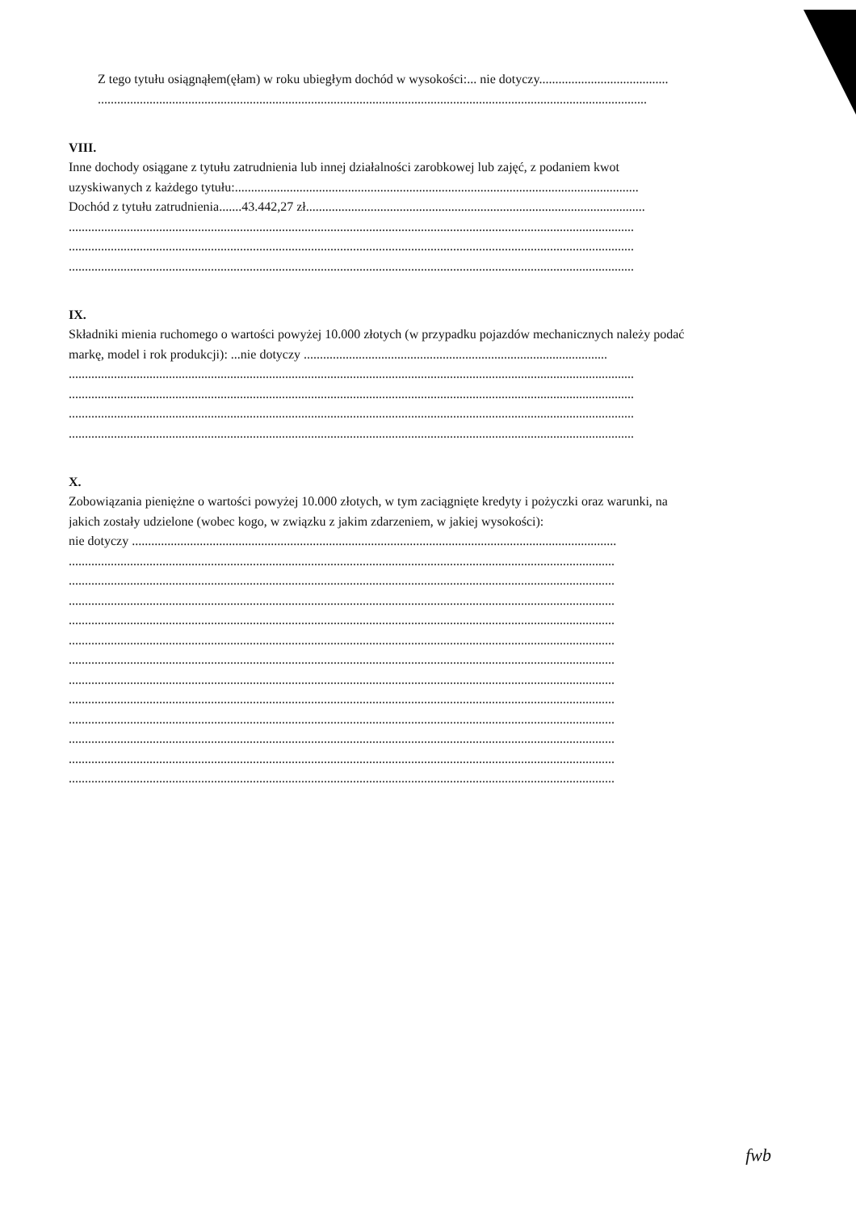Z tego tytułu osiągnąłem(ęłam) w roku ubiegłym dochód w wysokości:... nie dotyczy........................................
..........................................................................................................................................................................
VIII.
Inne dochody osiągane z tytułu zatrudnienia lub innej działalności zarobkowej lub zajęć, z podaniem kwot
uzyskiwanych z każdego tytułu:.............................................................................................................................
Dochód z tytułu zatrudnienia.......43.442,27 zł.........................................................................................................
...............................................................................................................................................................................
...............................................................................................................................................................................
...............................................................................................................................................................................
IX.
Składniki mienia ruchomego o wartości powyżej 10.000 złotych (w przypadku pojazdów mechanicznych należy podać
markę, model i rok produkcji): ...nie dotyczy ..............................................................................................
...............................................................................................................................................................................
...............................................................................................................................................................................
...............................................................................................................................................................................
...............................................................................................................................................................................
X.
Zobowiązania pieniężne o wartości powyżej 10.000 złotych, w tym zaciągnięte kredyty i pożyczki oraz warunki, na
jakich zostały udzielone (wobec kogo, w związku z jakim zdarzeniem, w jakiej wysokości):
nie dotyczy ......................................................................................................................................................
.........................................................................................................................................................................
.........................................................................................................................................................................
.........................................................................................................................................................................
.........................................................................................................................................................................
.........................................................................................................................................................................
.........................................................................................................................................................................
.........................................................................................................................................................................
.........................................................................................................................................................................
.........................................................................................................................................................................
.........................................................................................................................................................................
.........................................................................................................................................................................
.........................................................................................................................................................................
fwb